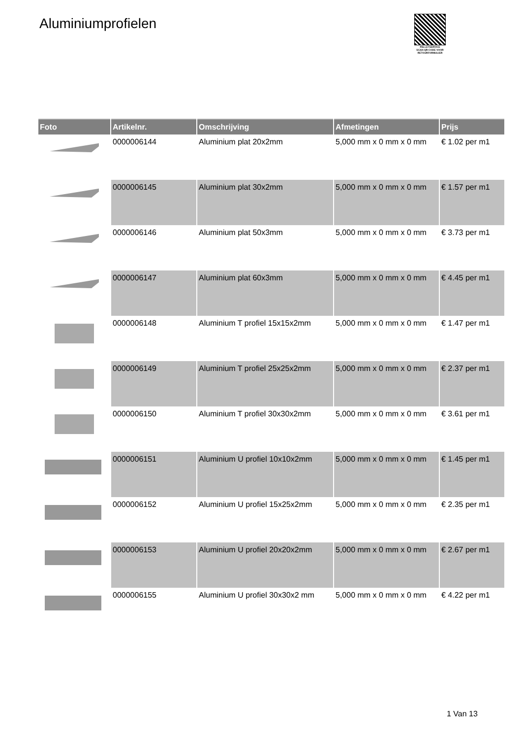Aluminiumprofielen
PALLETSERVICE
SCAN QR-CODE VOOR RETOURFORMULIER
| Foto | Artikelnr. | Omschrijving | Afmetingen | Prijs |
| --- | --- | --- | --- | --- |
| | 0000006144 | Aluminium plat 20x2mm | 5,000 mm x 0 mm x 0 mm | € 1.02 per m1 |
| | 0000006145 | Aluminium plat 30x2mm | 5,000 mm x 0 mm x 0 mm | € 1.57 per m1 |
| | 0000006146 | Aluminium plat 50x3mm | 5,000 mm x 0 mm x 0 mm | € 3.73 per m1 |
| | 0000006147 | Aluminium plat 60x3mm | 5,000 mm x 0 mm x 0 mm | € 4.45 per m1 |
| | 0000006148 | Aluminium T profiel 15x15x2mm | 5,000 mm x 0 mm x 0 mm | € 1.47 per m1 |
| | 0000006149 | Aluminium T profiel 25x25x2mm | 5,000 mm x 0 mm x 0 mm | € 2.37 per m1 |
| | 0000006150 | Aluminium T profiel 30x30x2mm | 5,000 mm x 0 mm x 0 mm | € 3.61 per m1 |
| | 0000006151 | Aluminium U profiel 10x10x2mm | 5,000 mm x 0 mm x 0 mm | € 1.45 per m1 |
| | 0000006152 | Aluminium U profiel 15x25x2mm | 5,000 mm x 0 mm x 0 mm | € 2.35 per m1 |
| | 0000006153 | Aluminium U profiel 20x20x2mm | 5,000 mm x 0 mm x 0 mm | € 2.67 per m1 |
| | 0000006155 | Aluminium U profiel 30x30x2 mm | 5,000 mm x 0 mm x 0 mm | € 4.22 per m1 |
1 Van 13